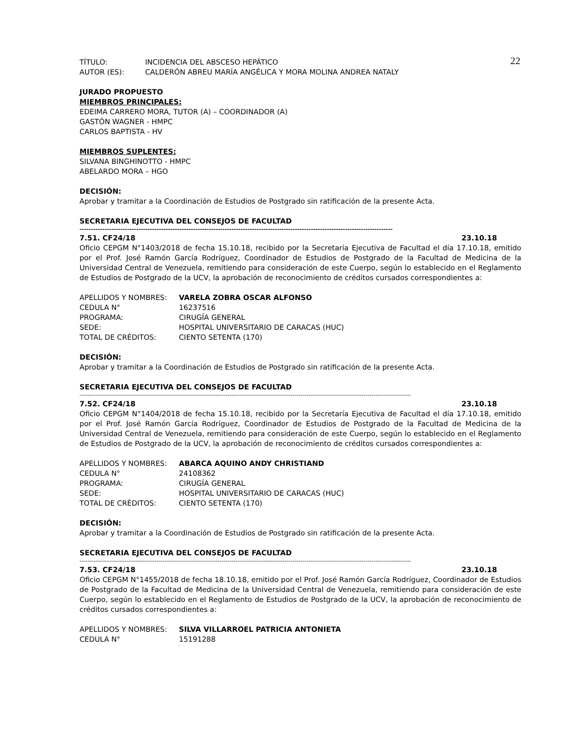22
| TÍTULO: | INCIDENCIA DEL ABSCESO HEPÁTICO |
| AUTOR (ES): | CALDERÓN ABREU MARÍA ANGÉLICA Y MORA MOLINA ANDREA NATALY |
JURADO PROPUESTO
MIEMBROS PRINCIPALES:
EDEIMA CARRERO MORA, TUTOR (A) – COORDINADOR (A)
GASTÓN WAGNER - HMPC
CARLOS BAPTISTA - HV
MIEMBROS SUPLENTES:
SILVANA BINGHINOTTO - HMPC
ABELARDO MORA – HGO
DECISIÓN:
Aprobar y tramitar a la Coordinación de Estudios de Postgrado sin ratificación de la presente Acta.
SECRETARIA EJECUTIVA DEL CONSEJOS DE FACULTAD
------------------------------------------------------------------------------------------------------------------------------------------
7.51. CF24/18 23.10.18
Oficio CEPGM N°1403/2018 de fecha 15.10.18, recibido por la Secretaría Ejecutiva de Facultad el día 17.10.18, emitido por el Prof. José Ramón García Rodríguez, Coordinador de Estudios de Postgrado de la Facultad de Medicina de la Universidad Central de Venezuela, remitiendo para consideración de este Cuerpo, según lo establecido en el Reglamento de Estudios de Postgrado de la UCV, la aprobación de reconocimiento de créditos cursados correspondientes a:
| APELLIDOS Y NOMBRES: | VARELA ZOBRA OSCAR ALFONSO |
| CEDULA N° | 16237516 |
| PROGRAMA: | CIRUGÍA GENERAL |
| SEDE: | HOSPITAL UNIVERSITARIO DE CARACAS (HUC) |
| TOTAL DE CRÉDITOS: | CIENTO SETENTA (170) |
DECISIÓN:
Aprobar y tramitar a la Coordinación de Estudios de Postgrado sin ratificación de la presente Acta.
SECRETARIA EJECUTIVA DEL CONSEJOS DE FACULTAD
------------------------------------------------------------------------------------------------------------------------------------------------------------------------
7.52. CF24/18 23.10.18
Oficio CEPGM N°1404/2018 de fecha 15.10.18, recibido por la Secretaría Ejecutiva de Facultad el día 17.10.18, emitido por el Prof. José Ramón García Rodríguez, Coordinador de Estudios de Postgrado de la Facultad de Medicina de la Universidad Central de Venezuela, remitiendo para consideración de este Cuerpo, según lo establecido en el Reglamento de Estudios de Postgrado de la UCV, la aprobación de reconocimiento de créditos cursados correspondientes a:
| APELLIDOS Y NOMBRES: | ABARCA AQUINO ANDY CHRISTIAND |
| CEDULA N° | 24108362 |
| PROGRAMA: | CIRUGÍA GENERAL |
| SEDE: | HOSPITAL UNIVERSITARIO DE CARACAS (HUC) |
| TOTAL DE CRÉDITOS: | CIENTO SETENTA (170) |
DECISIÓN:
Aprobar y tramitar a la Coordinación de Estudios de Postgrado sin ratificación de la presente Acta.
SECRETARIA EJECUTIVA DEL CONSEJOS DE FACULTAD
------------------------------------------------------------------------------------------------------------------------------------------------------------------------
7.53. CF24/18 23.10.18
Oficio CEPGM N°1455/2018 de fecha 18.10.18, emitido por el Prof. José Ramón García Rodríguez, Coordinador de Estudios de Postgrado de la Facultad de Medicina de la Universidad Central de Venezuela, remitiendo para consideración de este Cuerpo, según lo establecido en el Reglamento de Estudios de Postgrado de la UCV, la aprobación de reconocimiento de créditos cursados correspondientes a:
| APELLIDOS Y NOMBRES: | SILVA VILLARROEL PATRICIA ANTONIETA |
| CEDULA N° | 15191288 |